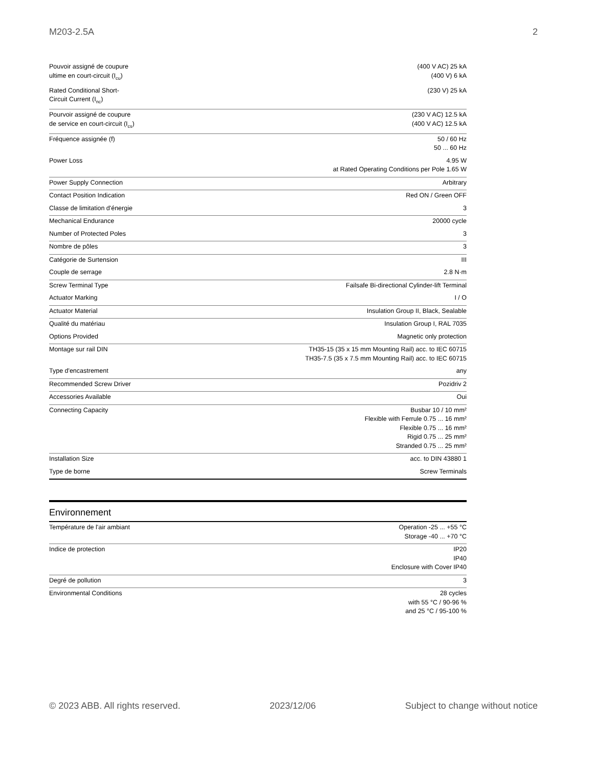M203-2.5A 2
| Pouvoir assigné de coupure ultime en court-circuit (I<sub>cu</sub>) | (400 V AC) 25 kA (400 V) 6 kA |
| Rated Conditional Short-Circuit Current (I<sub>nc</sub>) | (230 V) 25 kA |
| Pourvoir assigné de coupure de service en court-circuit (I<sub>cs</sub>) | (230 V AC) 12.5 kA (400 V AC) 12.5 kA |
| Fréquence assignée (f) | 50 / 60 Hz 50 ... 60 Hz |
| Power Loss | 4.95 W at Rated Operating Conditions per Pole 1.65 W |
| Power Supply Connection | Arbitrary |
| Contact Position Indication | Red ON / Green OFF |
| Classe de limitation d'énergie | 3 |
| Mechanical Endurance | 20000 cycle |
| Number of Protected Poles | 3 |
| Nombre de pôles | 3 |
| Catégorie de Surtension | III |
| Couple de serrage | 2.8 N·m |
| Screw Terminal Type | Failsafe Bi-directional Cylinder-lift Terminal |
| Actuator Marking | I / O |
| Actuator Material | Insulation Group II, Black, Sealable |
| Qualité du matériau | Insulation Group I, RAL 7035 |
| Options Provided | Magnetic only protection |
| Montage sur rail DIN | TH35-15 (35 x 15 mm Mounting Rail) acc. to IEC 60715 TH35-7.5 (35 x 7.5 mm Mounting Rail) acc. to IEC 60715 |
| Type d'encastrement | any |
| Recommended Screw Driver | Pozidriv 2 |
| Accessories Available | Oui |
| Connecting Capacity | Busbar 10 / 10 mm² Flexible with Ferrule 0.75 ... 16 mm² Flexible 0.75 ... 16 mm² Rigid 0.75 ... 25 mm² Stranded 0.75 ... 25 mm² |
| Installation Size | acc. to DIN 43880 1 |
| Type de borne | Screw Terminals |
Environnement
| Température de l'air ambiant | Operation -25 ... +55 °C Storage -40 ... +70 °C |
| Indice de protection | IP20 IP40 Enclosure with Cover IP40 |
| Degré de pollution | 3 |
| Environmental Conditions | 28 cycles with 55 °C / 90-96 % and 25 °C / 95-100 % |
© 2023 ABB. All rights reserved. 2023/12/06 Subject to change without notice